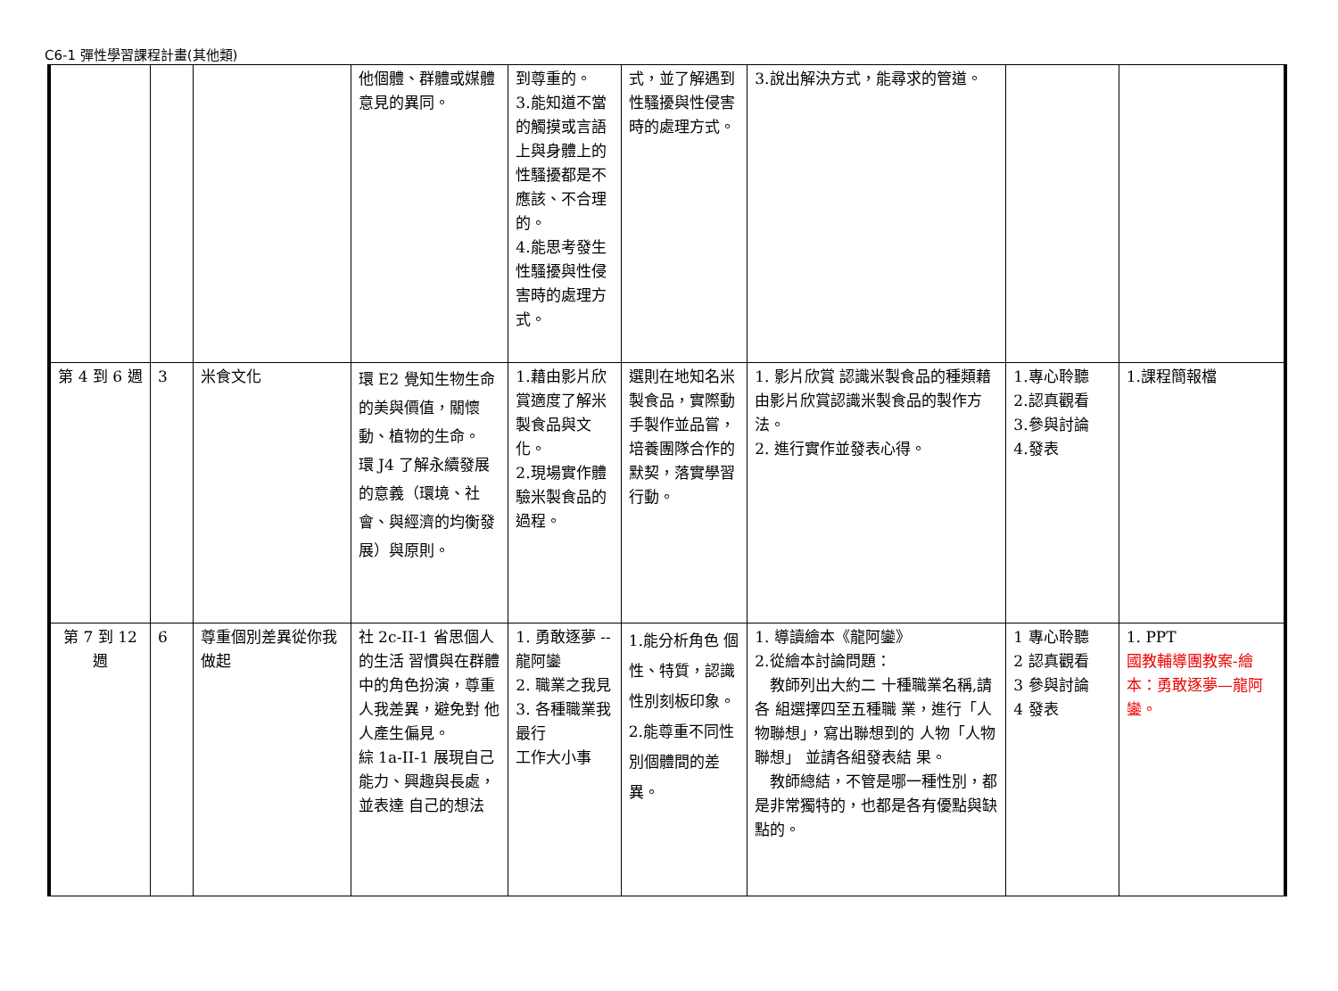C6-1 彈性學習課程計畫(其他類)
| | | | 他個體、群體或媒體意見的異同。 | 到尊重的。 3.能知道不當的觸摸或言語上與身體上的性騷擾都是不應該、不合理的。 4.能思考發生性騷擾與性侵害時的處理方式。 | 式，並了解遇到性騷擾與性侵害時的處理方式。 | 3.說出解決方式，能尋求的管道。 | | |
| 第 4 到 6 週 | 3 | 米食文化 | 環 E2 覺知生物生命的美與價值，關懷動、植物的生命。 環 J4 了解永續發展的意義（環境、社會、與經濟的均衡發展）與原則。 | 1.藉由影片欣賞適度了解米製食品與文化。 2.現場實作體驗米製食品的過程。 | 選則在地知名米製食品，實際動手製作並品嘗，培養團隊合作的默契，落實學習行動。 | 1. 影片欣賞 認識米製食品的種類藉由影片欣賞認識米製食品的製作方法。 2. 進行實作並發表心得。 | 1.專心聆聽 2.認真觀看 3.參與討論 4.發表 | 1.課程簡報檔 |
| 第 7 到 12 週 | 6 | 尊重個別差異從你我做起 | 社 2c-II-1 省思個人的生活 習慣與在群體中的角色扮演，尊重 人我差異，避免對 他人產生偏見。 綜 1a-II-1 展現自己能力、興趣與長處，並表達 自己的想法 | 1. 勇敢逐夢 -- 龍阿鑾 2. 職業之我見 3. 各種職業我最行 工作大小事 | 1.能分析角色 個性、特質，認識性別刻板印象。 2.能尊重不同性別個體間的差異。 | 1. 導讀繪本《龍阿鑾》 2.從繪本討論問題： 教師列出大約二 十種職業名稱,請各 組選擇四至五種職 業，進行「人物聯想」，寫出聯想到的 人物「人物聯想」 並請各組發表結 果。 教師總結，不管是哪一種性別，都是非常獨特的，也都是各有優點與缺點的。 | 1 專心聆聽 2 認真觀看 3 參與討論 4 發表 | 1. PPT 國教輔導團教案-繪本：勇敢逐夢—龍阿鑾。 |